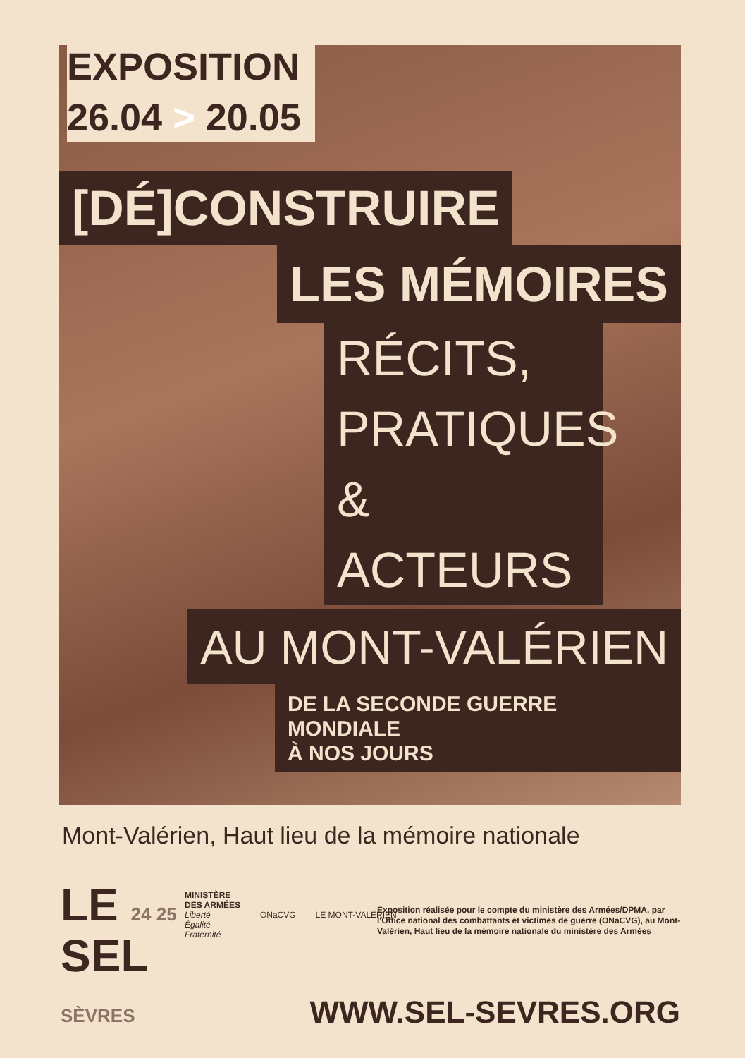EXPOSITION
26.04 > 20.05
[DÉ]CONSTRUIRE
LES MÉMOIRES
RÉCITS,
PRATIQUES
& ACTEURS
AU MONT-VALÉRIEN
DE LA SECONDE GUERRE MONDIALE
À NOS JOURS
Mont-Valérien, Haut lieu de la mémoire nationale
LE 24 25
SEL
SÈVRES
MINISTÈRE
DES ARMÉES
Liberté
Égalité
Fraternité
ONaCVG LE MONT-VALÉRIEN
Exposition réalisée pour le compte du ministère des Armées/DPMA, par l'Office national des combattants et victimes de guerre (ONaCVG), au Mont-Valérien, Haut lieu de la mémoire nationale du ministère des Armées
WWW.SEL-SEVRES.ORG